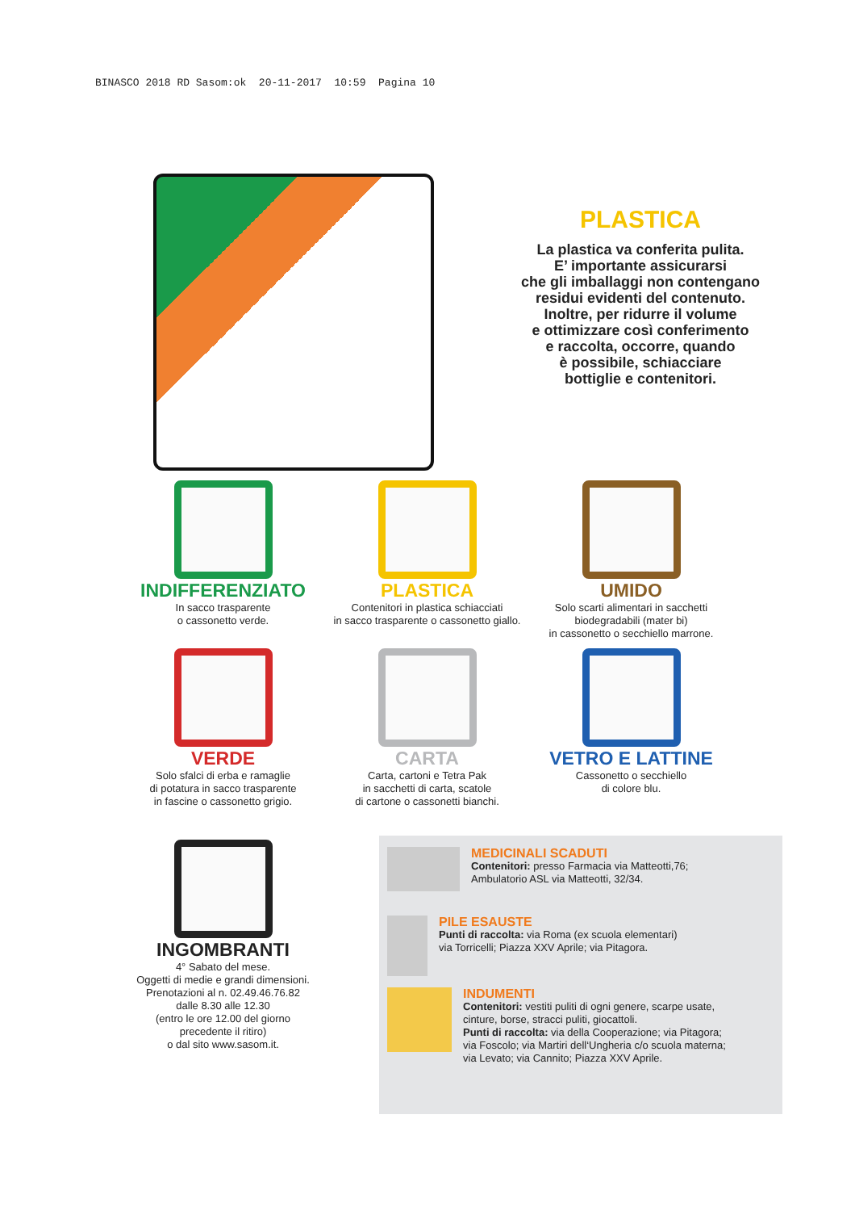BINASCO 2018 RD Sasom:ok 20-11-2017 10:59 Pagina 10
PLASTICA
La plastica va conferita pulita.
E’ importante assicurarsi
che gli imballaggi non contengano
residui evidenti del contenuto.
Inoltre, per ridurre il volume
e ottimizzare così conferimento
e raccolta, occorre, quando
è possibile, schiacciare
bottiglie e contenitori.
INDIFFERENZIATO
In sacco trasparente
o cassonetto verde.
PLASTICA
Contenitori in plastica schiacciati
in sacco trasparente o cassonetto giallo.
UMIDO
Solo scarti alimentari in sacchetti
biodegradabili (mater bi)
in cassonetto o secchiello marrone.
VERDE
Solo sfalci di erba e ramaglie
di potatura in sacco trasparente
in fascine o cassonetto grigio.
CARTA
Carta, cartoni e Tetra Pak
in sacchetti di carta, scatole
di cartone o cassonetti bianchi.
VETRO E LATTINE
Cassonetto o secchiello
di colore blu.
INGOMBRANTI
4° Sabato del mese.
Oggetti di medie e grandi dimensioni.
Prenotazioni al n. 02.49.46.76.82
dalle 8.30 alle 12.30
(entro le ore 12.00 del giorno
precedente il ritiro)
o dal sito www.sasom.it.
MEDICINALI SCADUTI
Contenitori: presso Farmacia via Matteotti,76;
Ambulatorio ASL via Matteotti, 32/34.
PILE ESAUSTE
Punti di raccolta: via Roma (ex scuola elementari)
via Torricelli; Piazza XXV Aprile; via Pitagora.
INDUMENTI
Contenitori: vestiti puliti di ogni genere, scarpe usate,
cinture, borse, stracci puliti, giocattoli.
Punti di raccolta: via della Cooperazione; via Pitagora;
via Foscolo; via Martiri dell‘Ungheria c/o scuola materna;
via Levato; via Cannito; Piazza XXV Aprile.